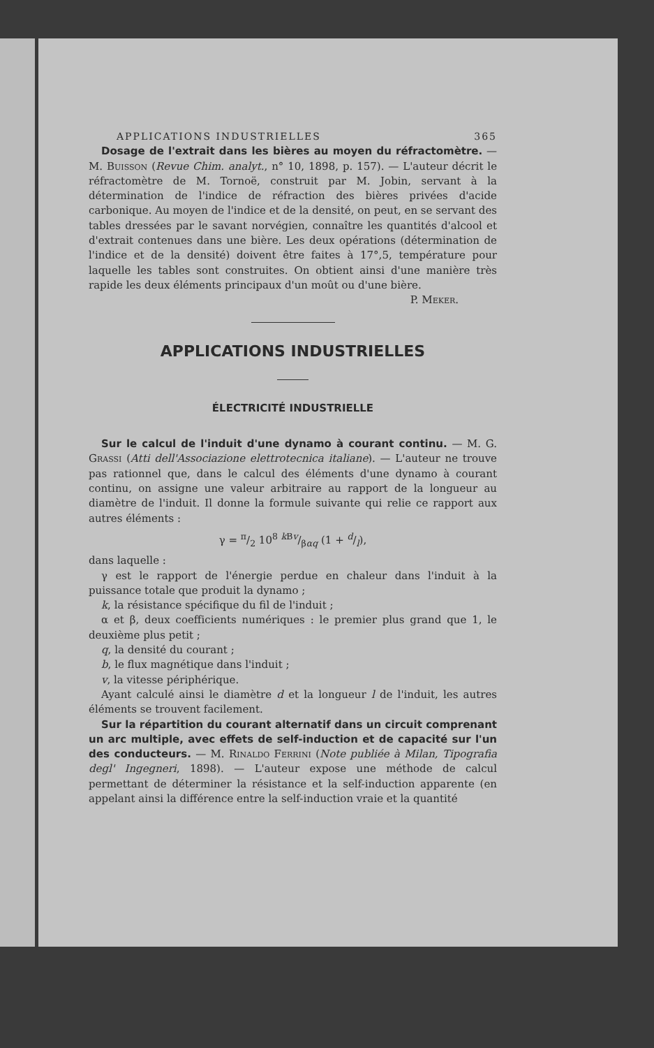APPLICATIONS INDUSTRIELLES 365
Dosage de l'extrait dans les bières au moyen du réfractomètre. — M. Buisson (Revue Chim. analyt., n° 10, 1898, p. 157). — L'auteur décrit le réfractomètre de M. Tornoë, construit par M. Jobin, servant à la détermination de l'indice de réfraction des bières privées d'acide carbonique. Au moyen de l'indice et de la densité, on peut, en se servant des tables dressées par le savant norvégien, connaître les quantités d'alcool et d'extrait contenues dans une bière. Les deux opérations (détermination de l'indice et de la densité) doivent être faites à 17°,5, température pour laquelle les tables sont construites. On obtient ainsi d'une manière très rapide les deux éléments principaux d'un moût ou d'une bière.
P. Meker.
APPLICATIONS INDUSTRIELLES
ÉLECTRICITÉ INDUSTRIELLE
Sur le calcul de l'induit d'une dynamo à courant continu. — M. G. Grassi (Atti dell'Associazione elettrotecnica italiane). — L'auteur ne trouve pas rationnel que, dans le calcul des éléments d'une dynamo à courant continu, on assigne une valeur arbitraire au rapport de la longueur au diamètre de l'induit. Il donne la formule suivante qui relie ce rapport aux autres éléments :
γ = π/2 10<sup>8</sup> k Bv/βαq (1 + d/l),
dans laquelle :
γ est le rapport de l'énergie perdue en chaleur dans l'induit à la puissance totale que produit la dynamo ;
k, la résistance spécifique du fil de l'induit ;
α et β, deux coefficients numériques : le premier plus grand que 1, le deuxième plus petit ;
q, la densité du courant ;
b, le flux magnétique dans l'induit ;
v, la vitesse périphérique.
Ayant calculé ainsi le diamètre d et la longueur l de l'induit, les autres éléments se trouvent facilement.
Sur la répartition du courant alternatif dans un circuit comprenant un arc multiple, avec effets de self-induction et de capacité sur l'un des conducteurs. — M. Rinaldo Ferrini (Note publiée à Milan, Tipografia degl' Ingegneri, 1898). — L'auteur expose une méthode de calcul permettant de déterminer la résistance et la self-induction apparente (en appelant ainsi la différence entre la self-induction vraie et la quantité